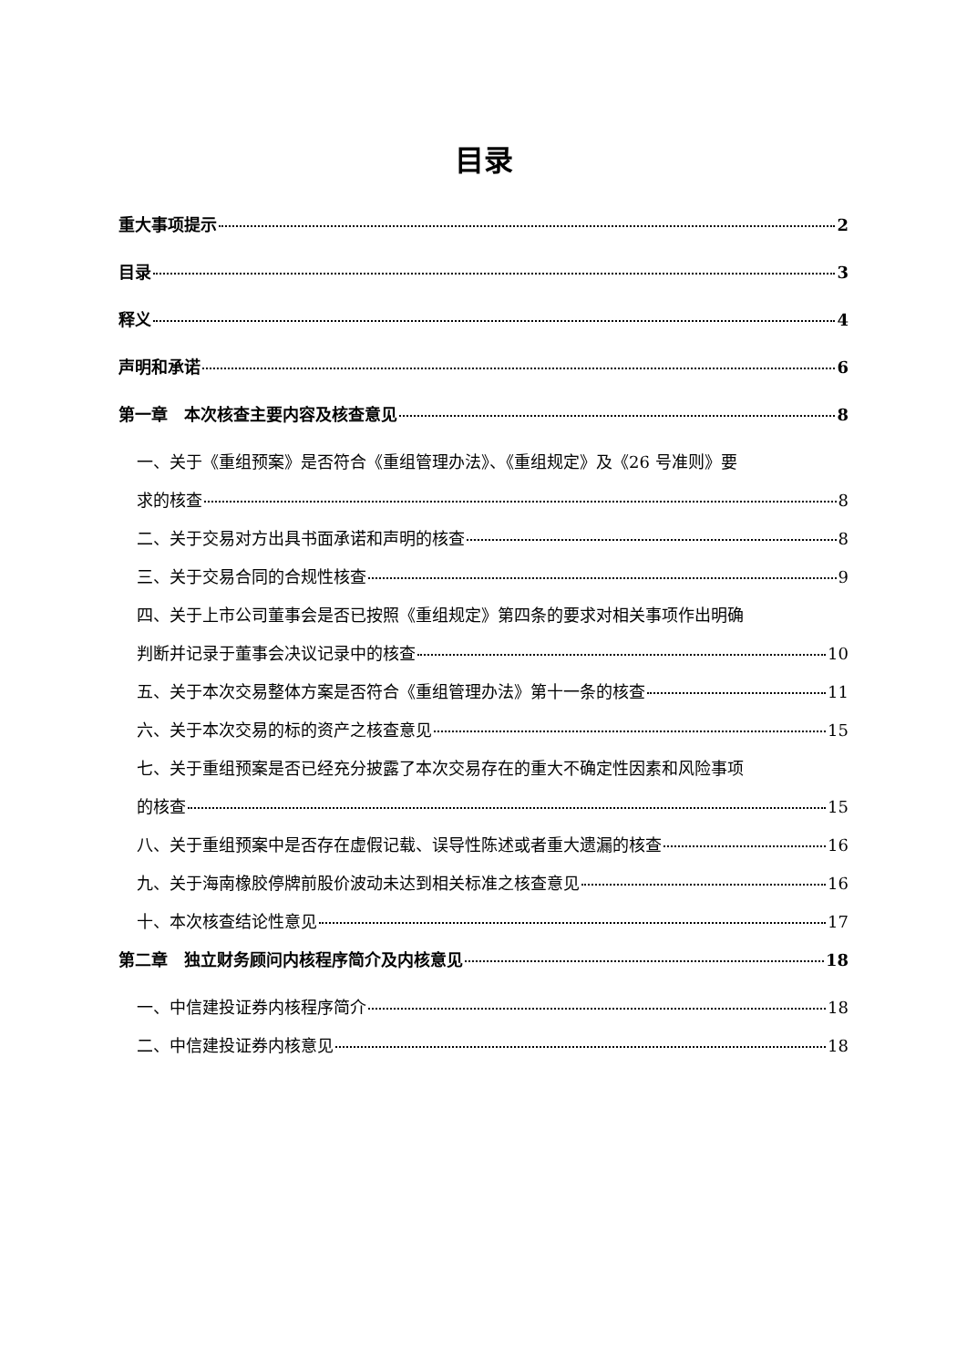目录
重大事项提示 2
目录 3
释义 4
声明和承诺 6
第一章　本次核查主要内容及核查意见 8
一、关于《重组预案》是否符合《重组管理办法》、《重组规定》及《26 号准则》要
求的核查 8
二、关于交易对方出具书面承诺和声明的核查 8
三、关于交易合同的合规性核查 9
四、关于上市公司董事会是否已按照《重组规定》第四条的要求对相关事项作出明确
判断并记录于董事会决议记录中的核查 10
五、关于本次交易整体方案是否符合《重组管理办法》第十一条的核查 11
六、关于本次交易的标的资产之核查意见 15
七、关于重组预案是否已经充分披露了本次交易存在的重大不确定性因素和风险事项
的核查 15
八、关于重组预案中是否存在虚假记载、误导性陈述或者重大遗漏的核查 16
九、关于海南橡胶停牌前股价波动未达到相关标准之核查意见 16
十、本次核查结论性意见 17
第二章　独立财务顾问内核程序简介及内核意见 18
一、中信建投证券内核程序简介 18
二、中信建投证券内核意见 18